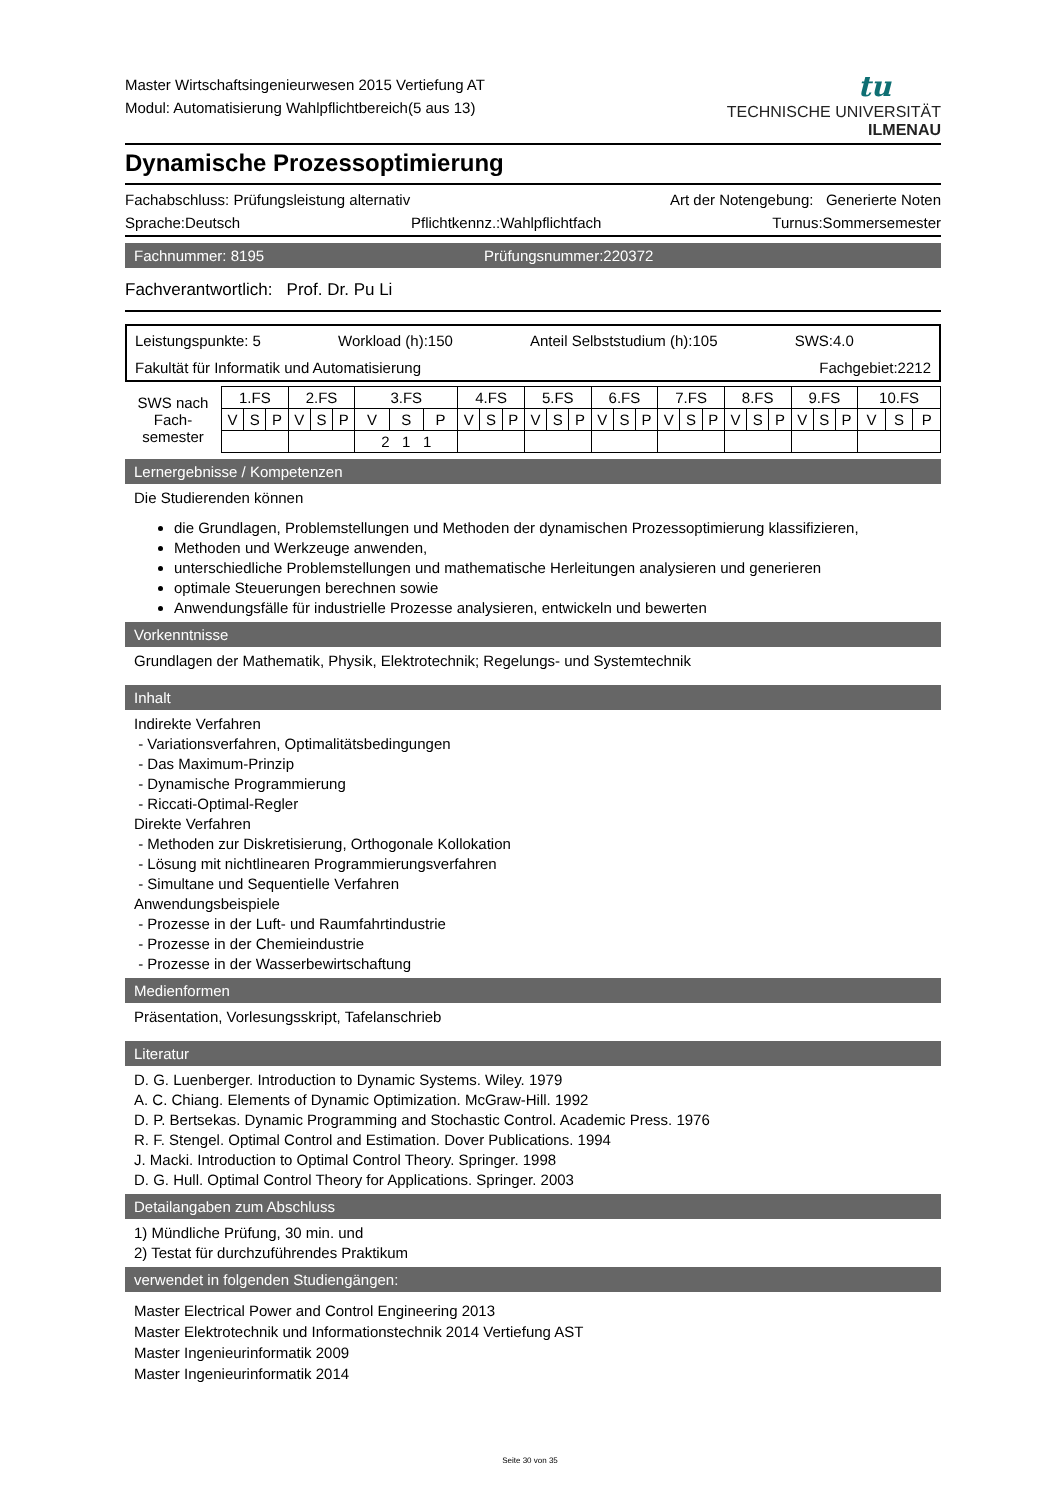Master Wirtschaftsingenieurwesen 2015 Vertiefung AT
Modul: Automatisierung Wahlpflichtbereich(5 aus 13)
tu
TECHNISCHE UNIVERSITÄT
ILMENAU
Dynamische Prozessoptimierung
Fachabschluss: Prüfungsleistung alternativ Art der Notengebung: Generierte Noten
Sprache:Deutsch Pflichtkennz.:Wahlpflichtfach Turnus:Sommersemester
Fachnummer: 8195 Prüfungsnummer:220372
Fachverantwortlich: Prof. Dr. Pu Li
Leistungspunkte: 5 Workload (h):150 Anteil Selbststudium (h):105 SWS:4.0
Fakultät für Informatik und Automatisierung Fachgebiet:2212
| SWS nach Fach- semester | 1.FS | | | 2.FS | | | 3.FS | | | 4.FS | | | 5.FS | | | 6.FS | | | 7.FS | | | 8.FS | | | 9.FS | | | 10.FS | | |
| | V | S | P | V | S | P | V | S | P | V | S | P | V | S | P | V | S | P | V | S | P | V | S | P | V | S | P | V | S | P |
| | | | | | | | 2 1 1 | | | | | | | | | | | | | | | | | | | | | | | |
Lernergebnisse / Kompetenzen
Die Studierenden können
die Grundlagen, Problemstellungen und Methoden der dynamischen Prozessoptimierung klassifizieren,
Methoden und Werkzeuge anwenden,
unterschiedliche Problemstellungen und mathematische Herleitungen analysieren und generieren
optimale Steuerungen berechnen sowie
Anwendungsfälle für industrielle Prozesse analysieren, entwickeln und bewerten
Vorkenntnisse
Grundlagen der Mathematik, Physik, Elektrotechnik; Regelungs- und Systemtechnik
Inhalt
Indirekte Verfahren
- Variationsverfahren, Optimalitätsbedingungen
- Das Maximum-Prinzip
- Dynamische Programmierung
- Riccati-Optimal-Regler
Direkte Verfahren
- Methoden zur Diskretisierung, Orthogonale Kollokation
- Lösung mit nichtlinearen Programmierungsverfahren
- Simultane und Sequentielle Verfahren
Anwendungsbeispiele
- Prozesse in der Luft- und Raumfahrtindustrie
- Prozesse in der Chemieindustrie
- Prozesse in der Wasserbewirtschaftung
Medienformen
Präsentation, Vorlesungsskript, Tafelanschrieb
Literatur
D. G. Luenberger. Introduction to Dynamic Systems. Wiley. 1979
A. C. Chiang. Elements of Dynamic Optimization. McGraw-Hill. 1992
D. P. Bertsekas. Dynamic Programming and Stochastic Control. Academic Press. 1976
R. F. Stengel. Optimal Control and Estimation. Dover Publications. 1994
J. Macki. Introduction to Optimal Control Theory. Springer. 1998
D. G. Hull. Optimal Control Theory for Applications. Springer. 2003
Detailangaben zum Abschluss
1) Mündliche Prüfung, 30 min. und
2) Testat für durchzuführendes Praktikum
verwendet in folgenden Studiengängen:
Master Electrical Power and Control Engineering 2013
Master Elektrotechnik und Informationstechnik 2014 Vertiefung AST
Master Ingenieurinformatik 2009
Master Ingenieurinformatik 2014
Seite 30 von 35